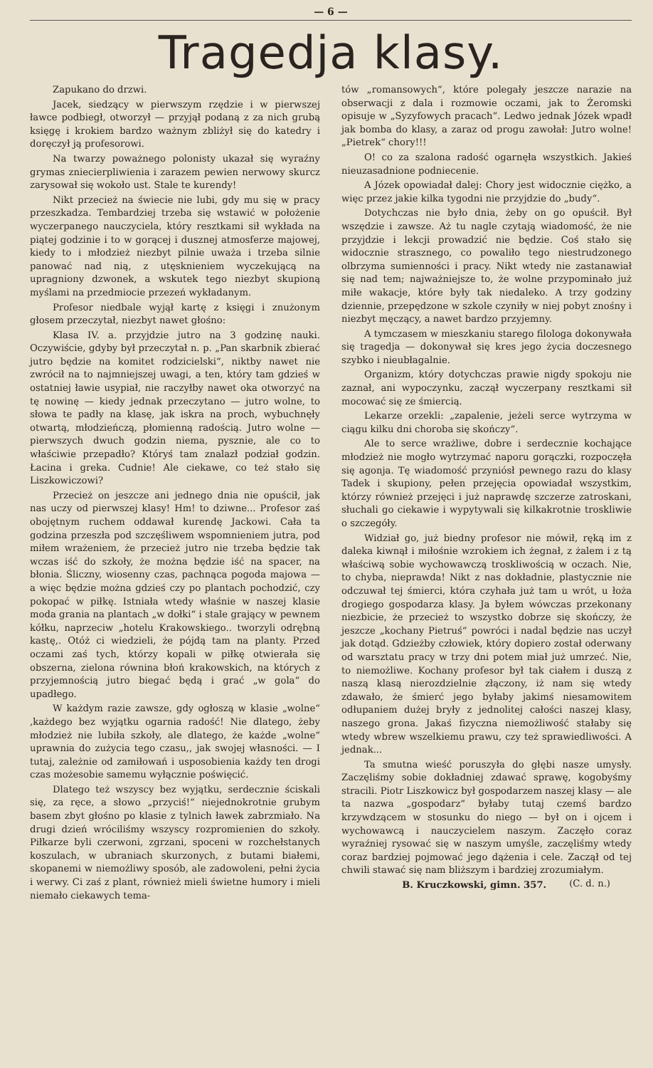— 6 —
Tragedja klasy.
Zapukano do drzwi.
Jacek, siedzący w pierwszym rzędzie i w pierwszej ławce podbiegł, otworzył — przyjął podaną z za nich grubą księgę i krokiem bardzo ważnym zbliżył się do katedry i doręczył ją profesorowi.
Na twarzy poważnego polonisty ukazał się wyraźny grymas zniecierpliwienia i zarazem pewien nerwowy skurcz zarysował się wokoło ust. Stale te kurendy!
Nikt przecież na świecie nie lubi, gdy mu się w pracy przeszkadza. Tembardziej trzeba się wstawić w położenie wyczerpanego nauczyciela, który resztkami sił wykłada na piątej godzinie i to w gorącej i dusznej atmosferze majowej, kiedy to i młodzież niezbyt pilnie uważa i trzeba silnie panować nad nią, z utęsknieniem wyczekującą na upragniony dzwonek, a wskutek tego niezbyt skupioną myślami na przedmiocie przezeń wykładanym.
Profesor niedbale wyjął kartę z księgi i znużonym głosem przeczytał, niezbyt nawet głośno:
Klasa IV. a. przyjdzie jutro na 3 godzinę nauki. Oczywiście, gdyby był przeczytał n. p. „Pan skarbnik zbierać jutro będzie na komitet rodzicielski“, niktby nawet nie zwrócił na to najmniejszej uwagi, a ten, który tam gdzieś w ostatniej ławie usypiał, nie raczyłby nawet oka otworzyć na tę nowinę — kiedy jednak przeczytano — jutro wolne, to słowa te padły na klasę, jak iskra na proch, wybuchnęły otwartą, młodzieńczą, płomienną radością. Jutro wolne — pierwszych dwuch godzin niema, pysznie, ale co to właściwie przepadło? Któryś tam znalazł podział godzin. Łacina i greka. Cudnie! Ale ciekawe, co też stało się Liszkowiczowi?
Przecież on jeszcze ani jednego dnia nie opuścił, jak nas uczy od pierwszej klasy! Hm! to dziwne... Profesor zaś obojętnym ruchem oddawał kurendę Jackowi. Cała ta godzina przeszła pod szczęśliwem wspomnieniem jutra, pod miłem wrażeniem, że przecież jutro nie trzeba będzie tak wczas iść do szkoły, że można będzie iść na spacer, na błonia. Śliczny, wiosenny czas, pachnąca pogoda majowa — a więc będzie można gdzieś czy po plantach pochodzić, czy pokopać w piłkę. Istniała wtedy właśnie w naszej klasie moda grania na plantach „w dołki“ i stale grający w pewnem kółku, naprzeciw „hotelu Krakowskiego.. tworzyli odrębną kastę,. Otóż ci wiedzieli, że pójdą tam na planty. Przed oczami zaś tych, którzy kopali w piłkę otwierała się obszerna, zielona równina błoń krakowskich, na których z przyjemnością jutro biegać będą i grać „w gola“ do upadłego.
W każdym razie zawsze, gdy ogłoszą w klasie „wolne“ ,każdego bez wyjątku ogarnia radość! Nie dlatego, żeby młodzież nie lubiła szkoły, ale dlatego, że każde „wolne“ uprawnia do zużycia tego czasu,, jak swojej własności. — I tutaj, zależnie od zamiłowań i usposobienia każdy ten drogi czas możesobie samemu wyłącznie poświęcić.
Dlatego też wszyscy bez wyjątku, serdecznie ściskali się, za ręce, a słowo „przyciś!“ niejednokrotnie grubym basem zbyt głośno po klasie z tylnich ławek zabrzmiało. Na drugi dzień wróciliśmy wszyscy rozpromienien do szkoły. Piłkarze byli czerwoni, zgrzani, spoceni w rozchełstanych koszulach, w ubraniach skurzonych, z butami białemi, skopanemi w niemożliwy sposób, ale zadowoleni, pełni życia i werwy. Ci zaś z plant, również mieli świetne humory i mieli niemało ciekawych tema-
tów „romansowych“, które polegały jeszcze narazie na obserwacji z dala i rozmowie oczami, jak to Żeromski opisuje w „Syzyfowych pracach“. Ledwo jednak Józek wpadł jak bomba do klasy, a zaraz od progu zawołał: Jutro wolne! „Pietrek“ chory!!!
O! co za szalona radość ogarnęła wszystkich. Jakieś nieuzasadnione podniecenie.
A Józek opowiadał dalej: Chory jest widocznie ciężko, a więc przez jakie kilka tygodni nie przyjdzie do „budy“.
Dotychczas nie było dnia, żeby on go opuścił. Był wszędzie i zawsze. Aż tu nagle czytają wiadomość, że nie przyjdzie i lekcji prowadzić nie będzie. Coś stało się widocznie strasznego, co powaliło tego niestrudzonego olbrzyma sumienności i pracy. Nikt wtedy nie zastanawiał się nad tem; najważniejsze to, że wolne przypominało już miłe wakacje, które były tak niedaleko. A trzy godziny dziennie, przepędzone w szkole czyniły w niej pobyt znośny i niezbyt męczący, a nawet bardzo przyjemny.
A tymczasem w mieszkaniu starego filologa dokonywała się tragedja — dokonywał się kres jego życia doczesnego szybko i nieubłagalnie.
Organizm, który dotychczas prawie nigdy spokoju nie zaznał, ani wypoczynku, zaczął wyczerpany resztkami sił mocować się ze śmiercią.
Lekarze orzekli: „zapalenie, jeżeli serce wytrzyma w ciągu kilku dni choroba się skończy“.
Ale to serce wrażliwe, dobre i serdecznie kochające młodzież nie mogło wytrzymać naporu gorączki, rozpoczęła się agonja. Tę wiadomość przyniósł pewnego razu do klasy Tadek i skupiony, pełen przejęcia opowiadał wszystkim, którzy również przejęci i już naprawdę szczerze zatroskani, słuchali go ciekawie i wypytywali się kilkakrotnie troskliwie o szczegóły.
Widział go, już biedny profesor nie mówił, ręką im z daleka kiwnął i miłośnie wzrokiem ich żegnał, z żalem i z tą właściwą sobie wychowawczą troskliwością w oczach. Nie, to chyba, nieprawda! Nikt z nas dokładnie, plastycznie nie odczuwał tej śmierci, która czyhała już tam u wrót, u łoża drogiego gospodarza klasy. Ja byłem wówczas przekonany niezbicie, że przecież to wszystko dobrze się skończy, że jeszcze „kochany Pietruś“ powróci i nadal będzie nas uczył jak dotąd. Gdzieżby człowiek, który dopiero został oderwany od warsztatu pracy w trzy dni potem miał już umrzeć. Nie, to niemożliwe. Kochany profesor był tak ciałem i duszą z naszą klasą nierozdzielnie złączony, iż nam się wtedy zdawało, że śmierć jego byłaby jakimś niesamowitem odłupaniem dużej bryły z jednolitej całości naszej klasy, naszego grona. Jakaś fizyczna niemożliwość stałaby się wtedy wbrew wszelkiemu prawu, czy też sprawiedliwości. A jednak...
Ta smutna wieść poruszyła do głębi nasze umysły. Zaczęliśmy sobie dokładniej zdawać sprawę, kogobyśmy stracili. Piotr Liszkowicz był gospodarzem naszej klasy — ale ta nazwa „gospodarz“ byłaby tutaj czemś bardzo krzywdzącem w stosunku do niego — był on i ojcem i wychowawcą i nauczycielem naszym. Zaczęło coraz wyraźniej rysować się w naszym umyśle, zaczęliśmy wtedy coraz bardziej pojmować jego dążenia i cele. Zaczął od tej chwili stawać się nam bliższym i bardziej zrozumiałym. (C. d. n.)
B. Kruczkowski, gimn. 357.